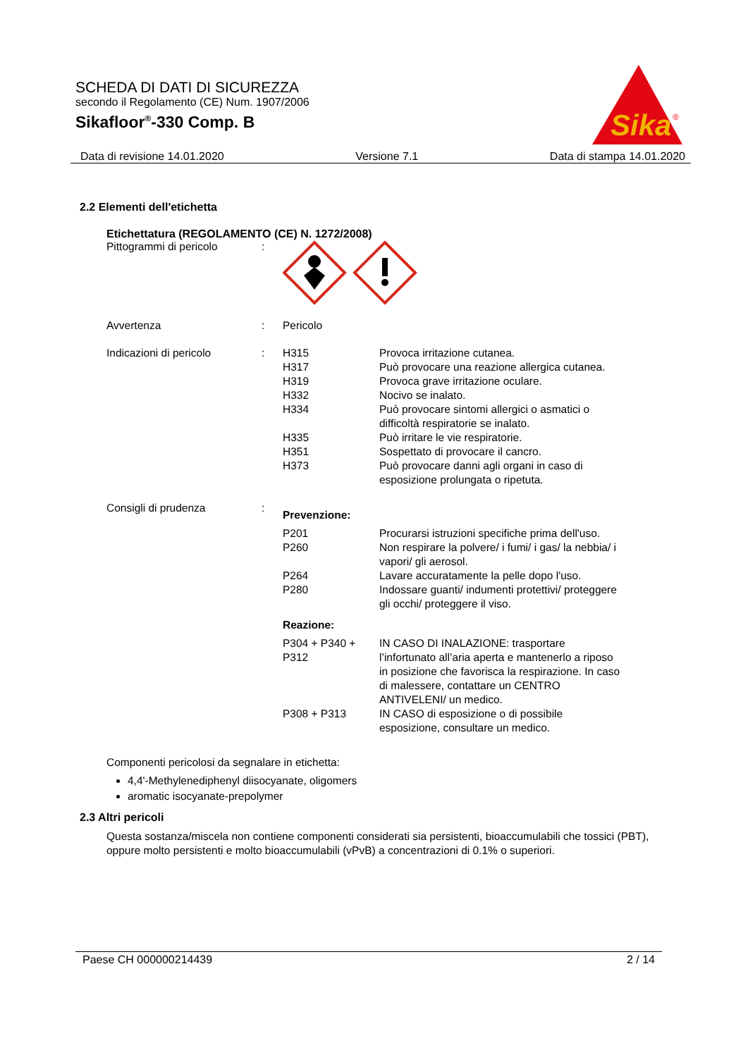SCHEDA DI DATI DI SICUREZZA
secondo il Regolamento (CE) Num. 1907/2006
Sikafloor<sup>®</sup>-330 Comp. B
Sika
®
Data di revisione 14.01.2020 Versione 7.1 Data di stampa 14.01.2020
2.2 Elementi dell'etichetta
Etichettatura (REGOLAMENTO (CE) N. 1272/2008)
Pittogrammi di pericolo :
Avvertenza : Pericolo
Indicazioni di pericolo : H315 Provoca irritazione cutanea.
H317 Può provocare una reazione allergica cutanea.
H319 Provoca grave irritazione oculare.
H332 Nocivo se inalato.
H334 Può provocare sintomi allergici o asmatici o difficoltà respiratorie se inalato.
H335 Può irritare le vie respiratorie.
H351 Sospettato di provocare il cancro.
H373 Può provocare danni agli organi in caso di esposizione prolungata o ripetuta.
Consigli di prudenza :
Prevenzione:
P201 Procurarsi istruzioni specifiche prima dell'uso.
P260 Non respirare la polvere/ i fumi/ i gas/ la nebbia/ i vapori/ gli aerosol.
P264 Lavare accuratamente la pelle dopo l'uso.
P280 Indossare guanti/ indumenti protettivi/ proteggere gli occhi/ proteggere il viso.
Reazione:
P304 + P340 + P312 IN CASO DI INALAZIONE: trasportare l’infortunato all’aria aperta e mantenerlo a riposo in posizione che favorisca la respirazione. In caso di malessere, contattare un CENTRO ANTIVELENI/ un medico.
P308 + P313 IN CASO di esposizione o di possibile esposizione, consultare un medico.
Componenti pericolosi da segnalare in etichetta:
4,4'-Methylenediphenyl diisocyanate, oligomers
aromatic isocyanate-prepolymer
2.3 Altri pericoli
Questa sostanza/miscela non contiene componenti considerati sia persistenti, bioaccumulabili che tossici (PBT), oppure molto persistenti e molto bioaccumulabili (vPvB) a concentrazioni di 0.1% o superiori.
Paese CH 000000214439 2 / 14